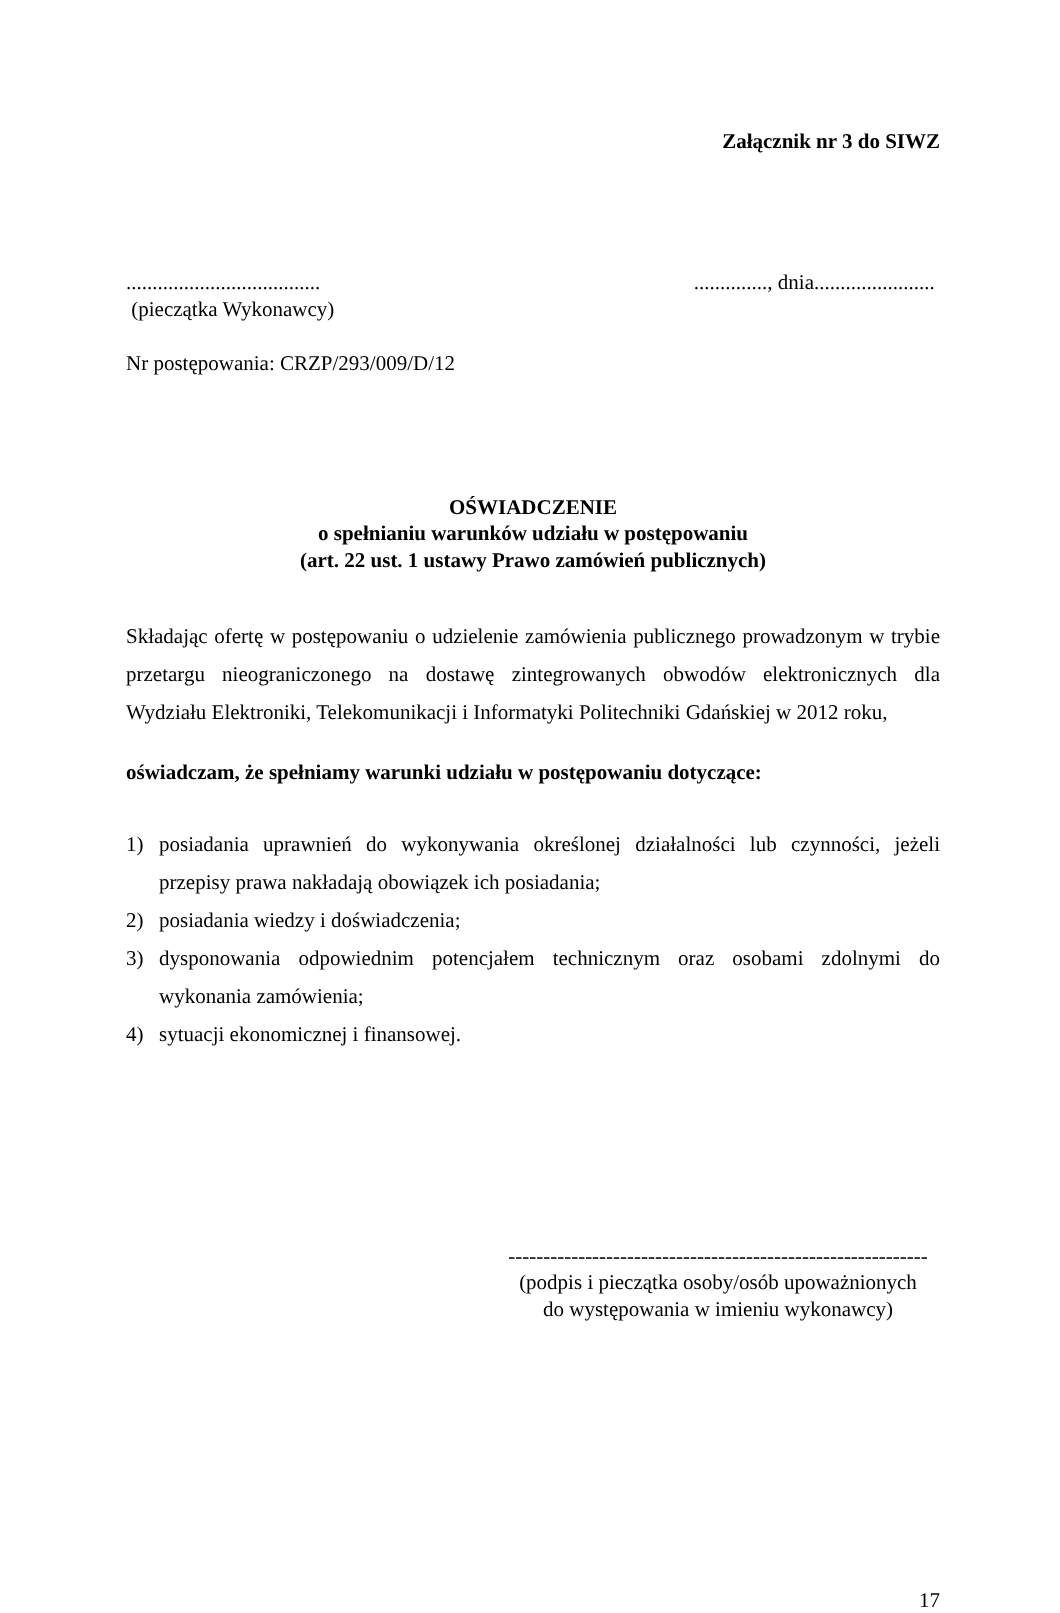Załącznik nr 3 do SIWZ
.....................................
(pieczątka Wykonawcy).............., dnia.......................
Nr postępowania: CRZP/293/009/D/12
OŚWIADCZENIE
o spełnianiu warunków udziału w postępowaniu
(art. 22 ust. 1 ustawy Prawo zamówień publicznych)
Składając ofertę w postępowaniu o udzielenie zamówienia publicznego prowadzonym w trybie przetargu nieograniczonego na dostawę zintegrowanych obwodów elektronicznych dla Wydziału Elektroniki, Telekomunikacji i Informatyki Politechniki Gdańskiej w 2012 roku,
oświadczam, że spełniamy warunki udziału w postępowaniu dotyczące:
1) posiadania uprawnień do wykonywania określonej działalności lub czynności, jeżeli przepisy prawa nakładają obowiązek ich posiadania;
2) posiadania wiedzy i doświadczenia;
3) dysponowania odpowiednim potencjałem technicznym oraz osobami zdolnymi do wykonania zamówienia;
4) sytuacji ekonomicznej i finansowej.
------------------------------------------------------------
(podpis i pieczątka osoby/osób upoważnionych
do występowania w imieniu wykonawcy)
17